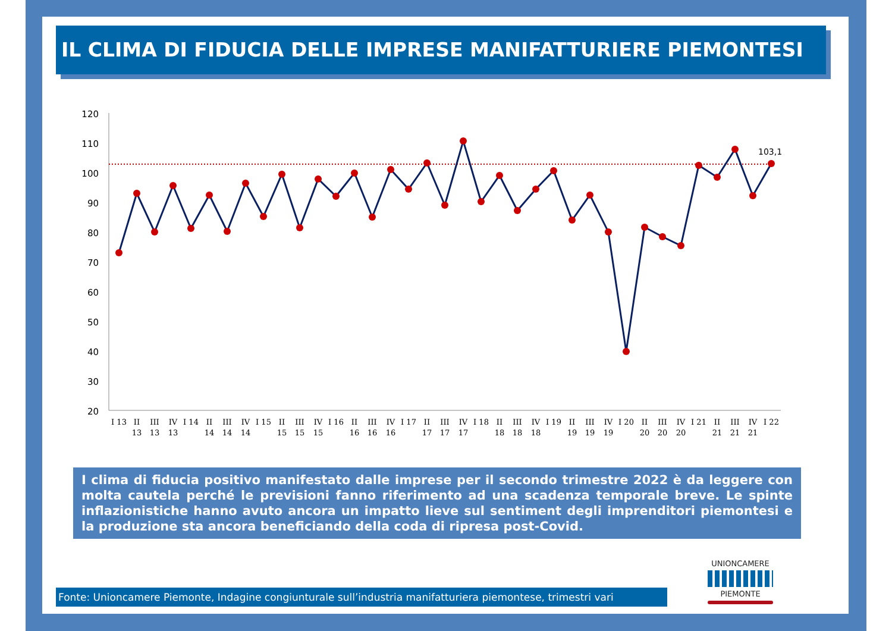IL CLIMA DI FIDUCIA DELLE IMPRESE MANIFATTURIERE PIEMONTESI
120
110
100
90
80
70
60
50
40
30
20
103,1
I 13
II
13
III
13
IV
13
I 14
II
14
III
14
IV
14
I 15
II
15
III
15
IV
15
I 16
II
16
III
16
IV
16
I 17
II
17
III
17
IV
17
I 18
II
18
III
18
IV
18
I 19
II
19
III
19
IV
19
I 20
II
20
III
20
IV
20
I 21
II
21
III
21
IV
21
I 22
I clima di fiducia positivo manifestato dalle imprese per il secondo trimestre 2022 è da leggere con molta cautela perché le previsioni fanno riferimento ad una scadenza temporale breve. Le spinte inflazionistiche hanno avuto ancora un impatto lieve sul sentiment degli imprenditori piemontesi e la produzione sta ancora beneficiando della coda di ripresa post-Covid.
Fonte: Unioncamere Piemonte, Indagine congiunturale sull’industria manifatturiera piemontese, trimestri vari
UNIONCAMERE
PIEMONTE